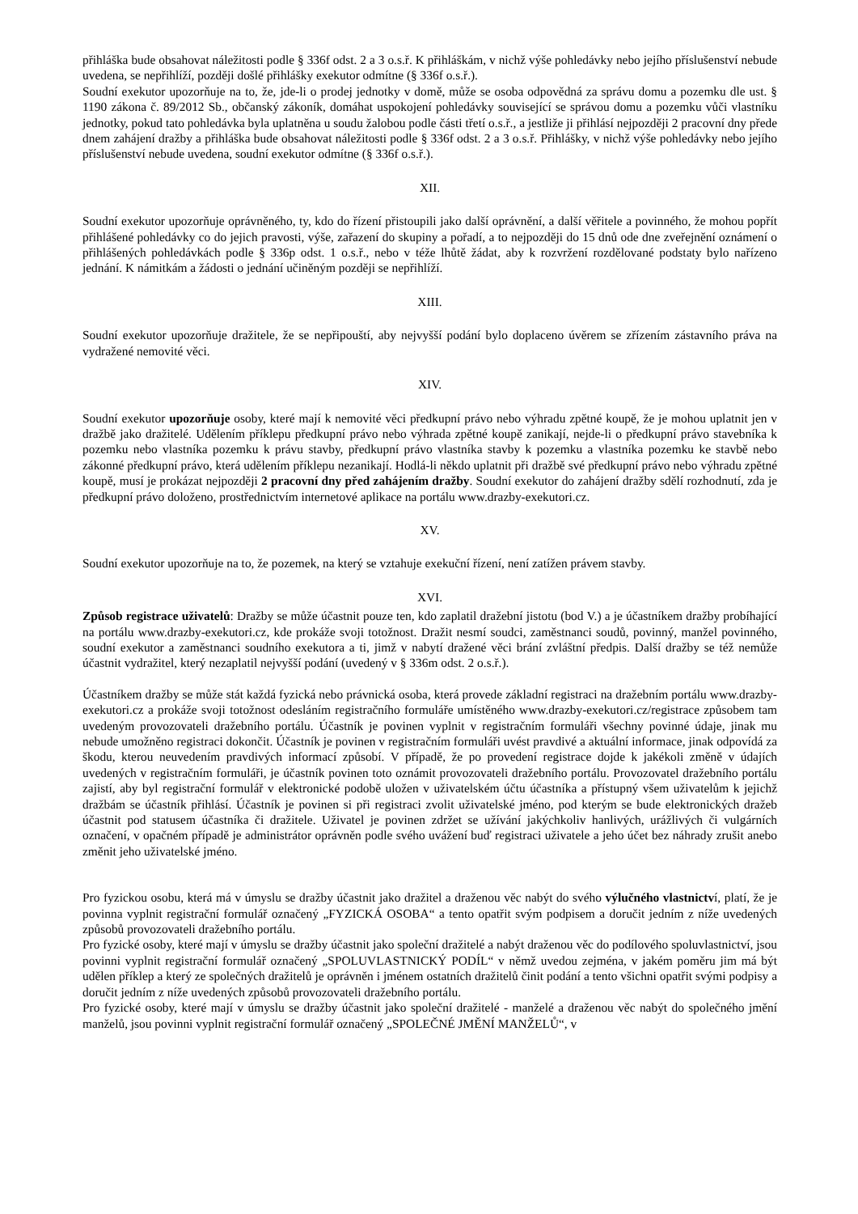přihláška bude obsahovat náležitosti podle § 336f odst. 2 a 3 o.s.ř. K přihláškám, v nichž výše pohledávky nebo jejího příslušenství nebude uvedena, se nepřihlíží, později došlé přihlášky exekutor odmítne (§ 336f o.s.ř.).
Soudní exekutor upozorňuje na to, že, jde-li o prodej jednotky v domě, může se osoba odpovědná za správu domu a pozemku dle ust. § 1190 zákona č. 89/2012 Sb., občanský zákoník, domáhat uspokojení pohledávky související se správou domu a pozemku vůči vlastníku jednotky, pokud tato pohledávka byla uplatněna u soudu žalobou podle části třetí o.s.ř., a jestliže ji přihlásí nejpozději 2 pracovní dny přede dnem zahájení dražby a přihláška bude obsahovat náležitosti podle § 336f odst. 2 a 3 o.s.ř. Přihlášky, v nichž výše pohledávky nebo jejího příslušenství nebude uvedena, soudní exekutor odmítne (§ 336f o.s.ř.).
XII.
Soudní exekutor upozorňuje oprávněného, ty, kdo do řízení přistoupili jako další oprávnění, a další věřitele a povinného, že mohou popřít přihlášené pohledávky co do jejich pravosti, výše, zařazení do skupiny a pořadí, a to nejpozději do 15 dnů ode dne zveřejnění oznámení o přihlášených pohledávkách podle § 336p odst. 1 o.s.ř., nebo v téže lhůtě žádat, aby k rozvržení rozdělované podstaty bylo nařízeno jednání. K námitkám a žádosti o jednání učiněným později se nepřihlíží.
XIII.
Soudní exekutor upozorňuje dražitele, že se nepřipouští, aby nejvyšší podání bylo doplaceno úvěrem se zřízením zástavního práva na vydražené nemovité věci.
XIV.
Soudní exekutor upozorňuje osoby, které mají k nemovité věci předkupní právo nebo výhradu zpětné koupě, že je mohou uplatnit jen v dražbě jako dražitelé. Udělením příklepu předkupní právo nebo výhrada zpětné koupě zanikají, nejde-li o předkupní právo stavebníka k pozemku nebo vlastníka pozemku k právu stavby, předkupní právo vlastníka stavby k pozemku a vlastníka pozemku ke stavbě nebo zákonné předkupní právo, která udělením příklepu nezanikají. Hodlá-li někdo uplatnit při dražbě své předkupní právo nebo výhradu zpětné koupě, musí je prokázat nejpozději 2 pracovní dny před zahájením dražby. Soudní exekutor do zahájení dražby sdělí rozhodnutí, zda je předkupní právo doloženo, prostřednictvím internetové aplikace na portálu www.drazby-exekutori.cz.
XV.
Soudní exekutor upozorňuje na to, že pozemek, na který se vztahuje exekuční řízení, není zatížen právem stavby.
XVI.
Způsob registrace uživatelů: Dražby se může účastnit pouze ten, kdo zaplatil dražební jistotu (bod V.) a je účastníkem dražby probíhající na portálu www.drazby-exekutori.cz, kde prokáže svoji totožnost. Dražit nesmí soudci, zaměstnanci soudů, povinný, manžel povinného, soudní exekutor a zaměstnanci soudního exekutora a ti, jimž v nabytí dražené věci brání zvláštní předpis. Další dražby se též nemůže účastnit vydražitel, který nezaplatil nejvyšší podání (uvedený v § 336m odst. 2 o.s.ř.).
Účastníkem dražby se může stát každá fyzická nebo právnická osoba, která provede základní registraci na dražebním portálu www.drazby-exekutori.cz a prokáže svoji totožnost odesláním registračního formuláře umístěného www.drazby-exekutori.cz/registrace způsobem tam uvedeným provozovateli dražebního portálu. Účastník je povinen vyplnit v registračním formuláři všechny povinné údaje, jinak mu nebude umožněno registraci dokončit. Účastník je povinen v registračním formuláři uvést pravdivé a aktuální informace, jinak odpovídá za škodu, kterou neuvedením pravdivých informací způsobí. V případě, že po provedení registrace dojde k jakékoli změně v údajích uvedených v registračním formuláři, je účastník povinen toto oznámit provozovateli dražebního portálu. Provozovatel dražebního portálu zajistí, aby byl registrační formulář v elektronické podobě uložen v uživatelském účtu účastníka a přístupný všem uživatelům k jejichž dražbám se účastník přihlásí. Účastník je povinen si při registraci zvolit uživatelské jméno, pod kterým se bude elektronických dražeb účastnit pod statusem účastníka či dražitele. Uživatel je povinen zdržet se užívání jakýchkoliv hanlivých, urážlivých či vulgárních označení, v opačném případě je administrátor oprávněn podle svého uvážení buď registraci uživatele a jeho účet bez náhrady zrušit anebo změnit jeho uživatelské jméno.
Pro fyzickou osobu, která má v úmyslu se dražby účastnit jako dražitel a draženou věc nabýt do svého výlučného vlastnictví, platí, že je povinna vyplnit registrační formulář označený „FYZICKÁ OSOBA“ a tento opatřit svým podpisem a doručit jedním z níže uvedených způsobů provozovateli dražebního portálu.
Pro fyzické osoby, které mají v úmyslu se dražby účastnit jako společní dražitelé a nabýt draženou věc do podílového spoluvlastnictví, jsou povinni vyplnit registrační formulář označený „SPOLUVLASTNICKÝ PODÍL“ v němž uvedou zejména, v jakém poměru jim má být udělen příklep a který ze společných dražitelů je oprávněn i jménem ostatních dražitelů činit podání a tento všichni opatřit svými podpisy a doručit jedním z níže uvedených způsobů provozovateli dražebního portálu.
Pro fyzické osoby, které mají v úmyslu se dražby účastnit jako společní dražitelé - manželé a draženou věc nabýt do společného jmění manželů, jsou povinni vyplnit registrační formulář označený „SPOLEČNÉ JMĚNÍ MANŽELŮ“, v